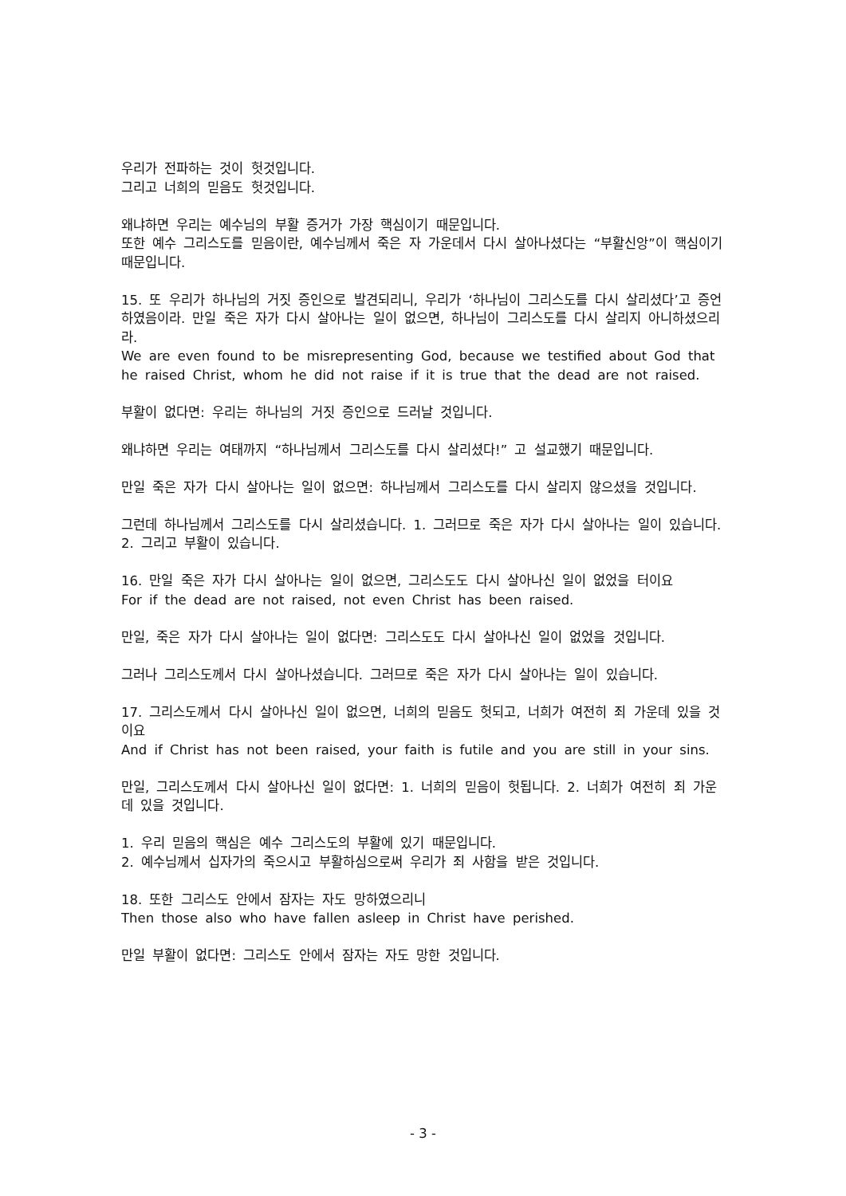우리가 전파하는 것이 헛것입니다.
그리고 너희의 믿음도 헛것입니다.
왜냐하면 우리는 예수님의 부활 증거가 가장 핵심이기 때문입니다.
또한 예수 그리스도를 믿음이란, 예수님께서 죽은 자 가운데서 다시 살아나셨다는 “부활신앙”이 핵심이기 때문입니다.
15. 또 우리가 하나님의 거짓 증인으로 발견되리니, 우리가 ‘하나님이 그리스도를 다시 살리셨다’고 증언하였음이라. 만일 죽은 자가 다시 살아나는 일이 없으면, 하나님이 그리스도를 다시 살리지 아니하셨으리라.
We are even found to be misrepresenting God, because we testified about God that he raised Christ, whom he did not raise if it is true that the dead are not raised.
부활이 없다면: 우리는 하나님의 거짓 증인으로 드러날 것입니다.
왜냐하면 우리는 여태까지 “하나님께서 그리스도를 다시 살리셨다!” 고 설교했기 때문입니다.
만일 죽은 자가 다시 살아나는 일이 없으면: 하나님께서 그리스도를 다시 살리지 않으셨을 것입니다.
그런데 하나님께서 그리스도를 다시 살리셨습니다. 1. 그러므로 죽은 자가 다시 살아나는 일이 있습니다. 2. 그리고 부활이 있습니다.
16. 만일 죽은 자가 다시 살아나는 일이 없으면, 그리스도도 다시 살아나신 일이 없었을 터이요
For if the dead are not raised, not even Christ has been raised.
만일, 죽은 자가 다시 살아나는 일이 없다면: 그리스도도 다시 살아나신 일이 없었을 것입니다.
그러나 그리스도께서 다시 살아나셨습니다. 그러므로 죽은 자가 다시 살아나는 일이 있습니다.
17. 그리스도께서 다시 살아나신 일이 없으면, 너희의 믿음도 헛되고, 너희가 여전히 죄 가운데 있을 것이요
And if Christ has not been raised, your faith is futile and you are still in your sins.
만일, 그리스도께서 다시 살아나신 일이 없다면: 1. 너희의 믿음이 헛됩니다. 2. 너희가 여전히 죄 가운데 있을 것입니다.
1. 우리 믿음의 핵심은 예수 그리스도의 부활에 있기 때문입니다.
2. 예수님께서 십자가의 죽으시고 부활하심으로써 우리가 죄 사함을 받은 것입니다.
18. 또한 그리스도 안에서 잠자는 자도 망하였으리니
Then those also who have fallen asleep in Christ have perished.
만일 부활이 없다면: 그리스도 안에서 잠자는 자도 망한 것입니다.
- 3 -